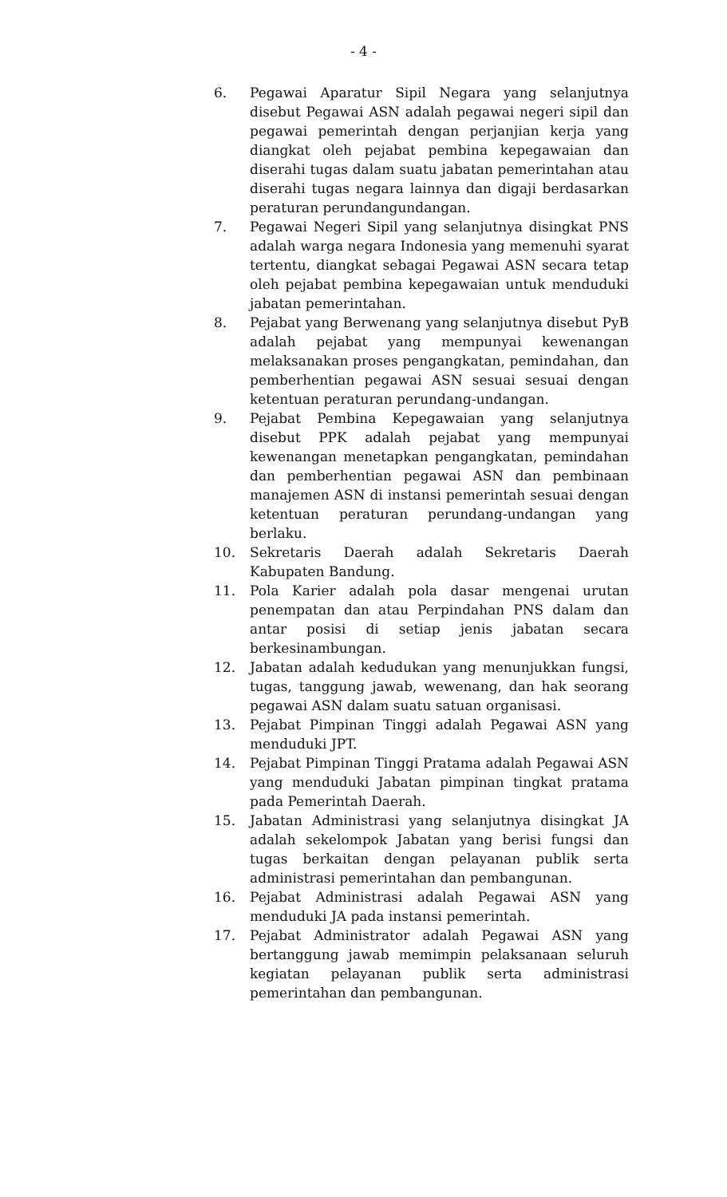- 4 -
6. Pegawai Aparatur Sipil Negara yang selanjutnya disebut Pegawai ASN adalah pegawai negeri sipil dan pegawai pemerintah dengan perjanjian kerja yang diangkat oleh pejabat pembina kepegawaian dan diserahi tugas dalam suatu jabatan pemerintahan atau diserahi tugas negara lainnya dan digaji berdasarkan peraturan perundangundangan.
7. Pegawai Negeri Sipil yang selanjutnya disingkat PNS adalah warga negara Indonesia yang memenuhi syarat tertentu, diangkat sebagai Pegawai ASN secara tetap oleh pejabat pembina kepegawaian untuk menduduki jabatan pemerintahan.
8. Pejabat yang Berwenang yang selanjutnya disebut PyB adalah pejabat yang mempunyai kewenangan melaksanakan proses pengangkatan, pemindahan, dan pemberhentian pegawai ASN sesuai sesuai dengan ketentuan peraturan perundang-undangan.
9. Pejabat Pembina Kepegawaian yang selanjutnya disebut PPK adalah pejabat yang mempunyai kewenangan menetapkan pengangkatan, pemindahan dan pemberhentian pegawai ASN dan pembinaan manajemen ASN di instansi pemerintah sesuai dengan ketentuan peraturan perundang-undangan yang berlaku.
10. Sekretaris Daerah adalah Sekretaris Daerah Kabupaten Bandung.
11. Pola Karier adalah pola dasar mengenai urutan penempatan dan atau Perpindahan PNS dalam dan antar posisi di setiap jenis jabatan secara berkesinambungan.
12. Jabatan adalah kedudukan yang menunjukkan fungsi, tugas, tanggung jawab, wewenang, dan hak seorang pegawai ASN dalam suatu satuan organisasi.
13. Pejabat Pimpinan Tinggi adalah Pegawai ASN yang menduduki JPT.
14. Pejabat Pimpinan Tinggi Pratama adalah Pegawai ASN yang menduduki Jabatan pimpinan tingkat pratama pada Pemerintah Daerah.
15. Jabatan Administrasi yang selanjutnya disingkat JA adalah sekelompok Jabatan yang berisi fungsi dan tugas berkaitan dengan pelayanan publik serta administrasi pemerintahan dan pembangunan.
16. Pejabat Administrasi adalah Pegawai ASN yang menduduki JA pada instansi pemerintah.
17. Pejabat Administrator adalah Pegawai ASN yang bertanggung jawab memimpin pelaksanaan seluruh kegiatan pelayanan publik serta administrasi pemerintahan dan pembangunan.